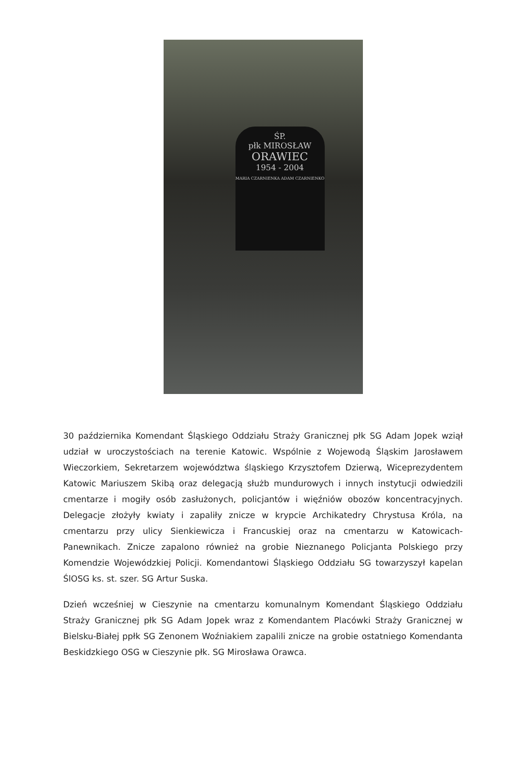ŚP.
płk MIROSŁAW
ORAWIEC
1954 - 2004
MARIA CZARNIENKA ADAM CZARNIENKO
30 października Komendant Śląskiego Oddziału Straży Granicznej płk SG Adam Jopek wziął udział w uroczystościach na terenie Katowic. Wspólnie z Wojewodą Śląskim Jarosławem Wieczorkiem, Sekretarzem województwa śląskiego Krzysztofem Dzierwą, Wiceprezydentem Katowic Mariuszem Skibą oraz delegacją służb mundurowych i innych instytucji odwiedzili cmentarze i mogiły osób zasłużonych, policjantów i więźniów obozów koncentracyjnych. Delegacje złożyły kwiaty i zapaliły znicze w krypcie Archikatedry Chrystusa Króla, na cmentarzu przy ulicy Sienkiewicza i Francuskiej oraz na cmentarzu w Katowicach-Panewnikach. Znicze zapalono również na grobie Nieznanego Policjanta Polskiego przy Komendzie Wojewódzkiej Policji. Komendantowi Śląskiego Oddziału SG towarzyszył kapelan ŚlOSG ks. st. szer. SG Artur Suska.
Dzień wcześniej w Cieszynie na cmentarzu komunalnym Komendant Śląskiego Oddziału Straży Granicznej płk SG Adam Jopek wraz z Komendantem Placówki Straży Granicznej w Bielsku-Białej ppłk SG Zenonem Woźniakiem zapalili znicze na grobie ostatniego Komendanta Beskidzkiego OSG w Cieszynie płk. SG Mirosława Orawca.